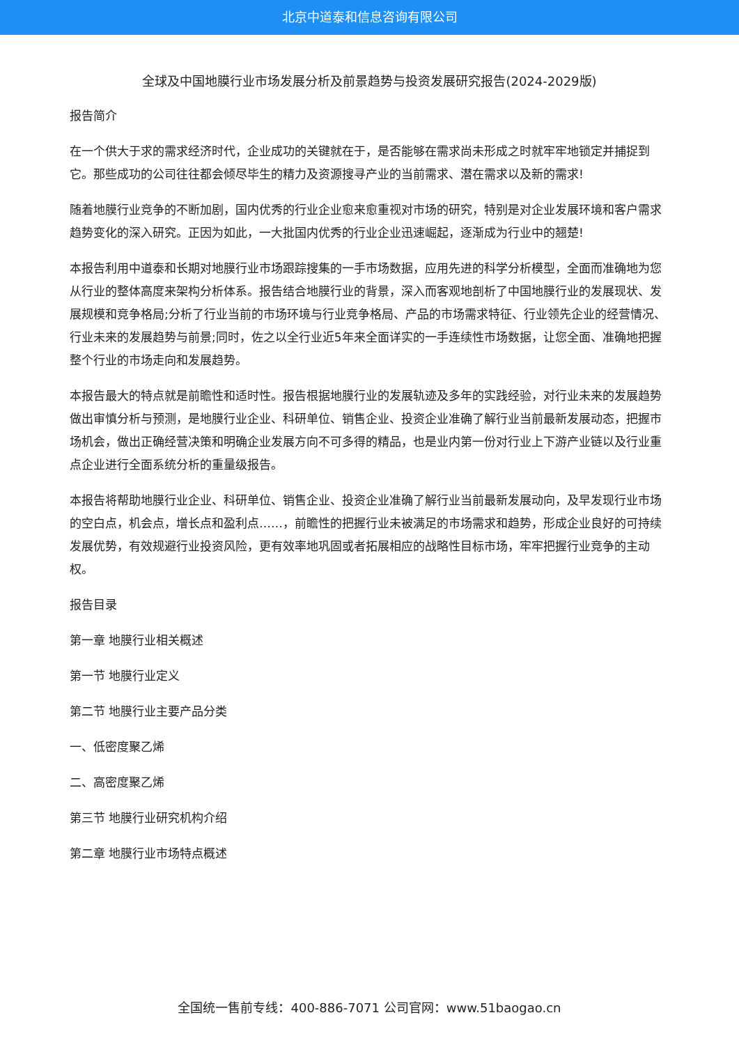北京中道泰和信息咨询有限公司
全球及中国地膜行业市场发展分析及前景趋势与投资发展研究报告(2024-2029版)
报告简介
在一个供大于求的需求经济时代，企业成功的关键就在于，是否能够在需求尚未形成之时就牢牢地锁定并捕捉到它。那些成功的公司往往都会倾尽毕生的精力及资源搜寻产业的当前需求、潜在需求以及新的需求!
随着地膜行业竞争的不断加剧，国内优秀的行业企业愈来愈重视对市场的研究，特别是对企业发展环境和客户需求趋势变化的深入研究。正因为如此，一大批国内优秀的行业企业迅速崛起，逐渐成为行业中的翘楚!
本报告利用中道泰和长期对地膜行业市场跟踪搜集的一手市场数据，应用先进的科学分析模型，全面而准确地为您从行业的整体高度来架构分析体系。报告结合地膜行业的背景，深入而客观地剖析了中国地膜行业的发展现状、发展规模和竞争格局;分析了行业当前的市场环境与行业竞争格局、产品的市场需求特征、行业领先企业的经营情况、行业未来的发展趋势与前景;同时，佐之以全行业近5年来全面详实的一手连续性市场数据，让您全面、准确地把握整个行业的市场走向和发展趋势。
本报告最大的特点就是前瞻性和适时性。报告根据地膜行业的发展轨迹及多年的实践经验，对行业未来的发展趋势做出审慎分析与预测，是地膜行业企业、科研单位、销售企业、投资企业准确了解行业当前最新发展动态，把握市场机会，做出正确经营决策和明确企业发展方向不可多得的精品，也是业内第一份对行业上下游产业链以及行业重点企业进行全面系统分析的重量级报告。
本报告将帮助地膜行业企业、科研单位、销售企业、投资企业准确了解行业当前最新发展动向，及早发现行业市场的空白点，机会点，增长点和盈利点……，前瞻性的把握行业未被满足的市场需求和趋势，形成企业良好的可持续发展优势，有效规避行业投资风险，更有效率地巩固或者拓展相应的战略性目标市场，牢牢把握行业竞争的主动权。
报告目录
第一章 地膜行业相关概述
第一节 地膜行业定义
第二节 地膜行业主要产品分类
一、低密度聚乙烯
二、高密度聚乙烯
第三节 地膜行业研究机构介绍
第二章 地膜行业市场特点概述
全国统一售前专线：400-886-7071 公司官网：www.51baogao.cn